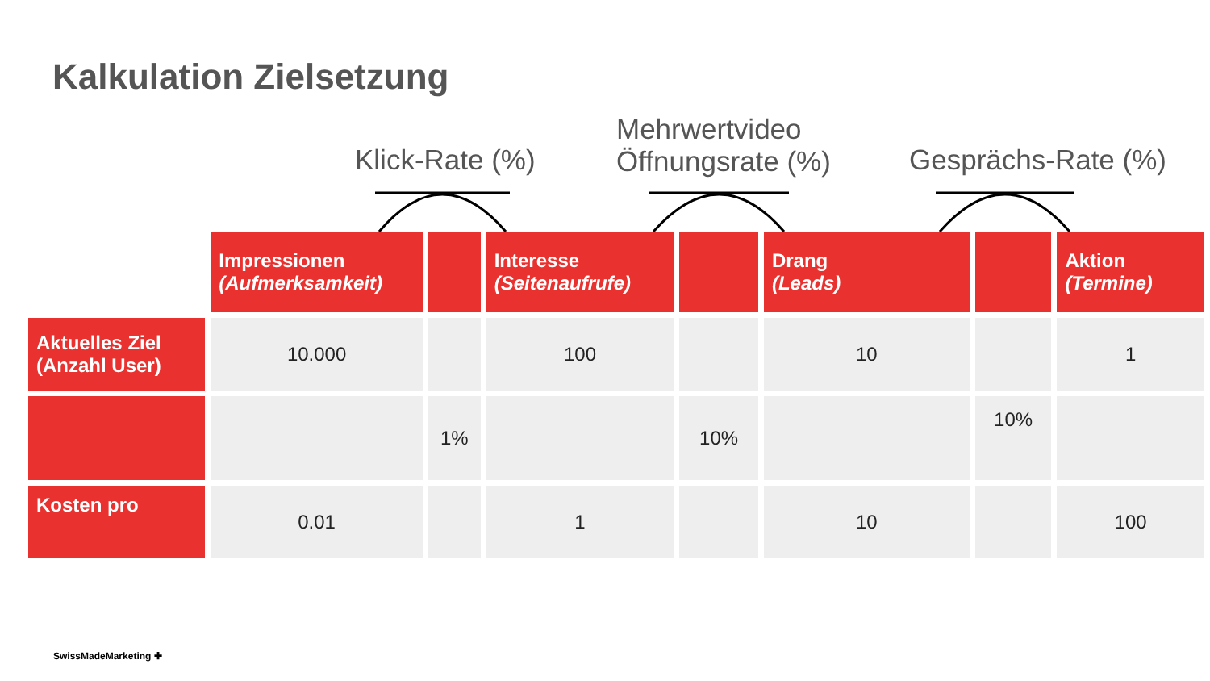Kalkulation Zielsetzung
Klick-Rate (%)
Mehrwertvideo
Öffnungsrate (%)
Gesprächs-Rate (%)
| | Impressionen (Aufmerksamkeit) | | Interesse (Seitenaufrufe) | | Drang (Leads) | | Aktion (Termine) |
| --- | --- | --- | --- | --- | --- | --- | --- |
| Aktuelles Ziel (Anzahl User) | 10.000 | | 100 | | 10 | | 1 |
| | | 1% | | 10% | | 10% | |
| Kosten pro | 0.01 | | 1 | | 10 | | 100 |
SwissMadeMarketing ✚